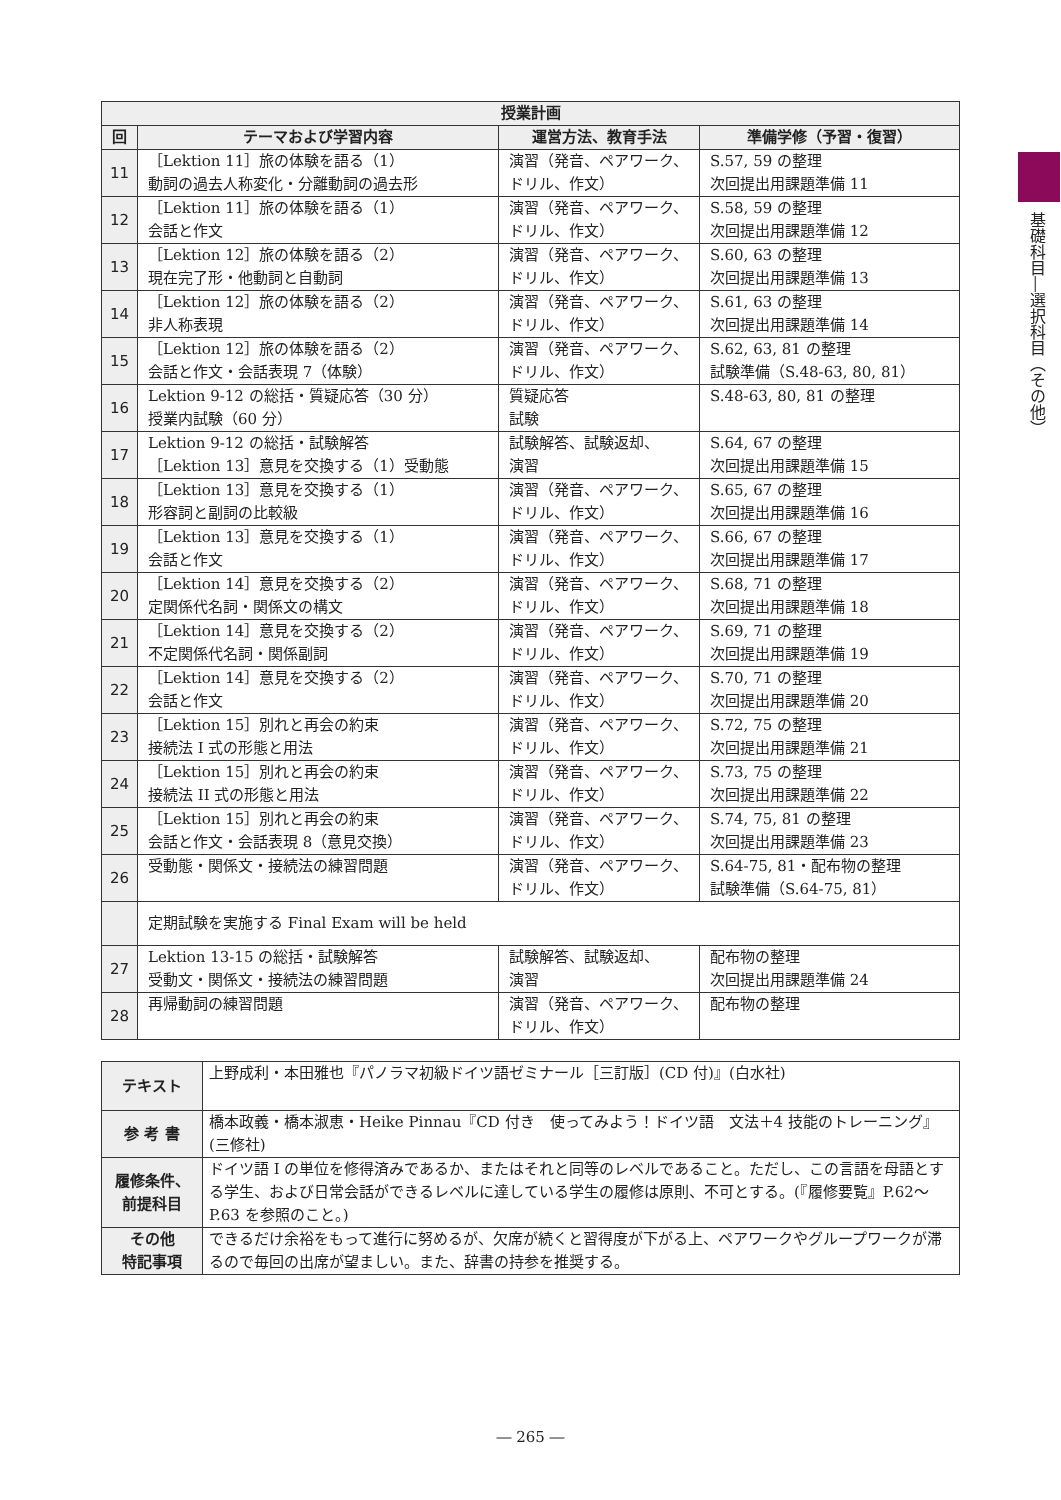基礎科目―選択科目（その他）
| 授業計画 | | | |
| --- | --- | --- | --- |
| 回 | テーマおよび学習内容 | 運営方法、教育手法 | 準備学修（予習・復習） |
| 11 | ［Lektion 11］旅の体験を語る（1） 動詞の過去人称変化・分離動詞の過去形 | 演習（発音、ペアワーク、ドリル、作文） | S.57, 59 の整理 次回提出用課題準備 11 |
| 12 | ［Lektion 11］旅の体験を語る（1） 会話と作文 | 演習（発音、ペアワーク、ドリル、作文） | S.58, 59 の整理 次回提出用課題準備 12 |
| 13 | ［Lektion 12］旅の体験を語る（2） 現在完了形・他動詞と自動詞 | 演習（発音、ペアワーク、ドリル、作文） | S.60, 63 の整理 次回提出用課題準備 13 |
| 14 | ［Lektion 12］旅の体験を語る（2） 非人称表現 | 演習（発音、ペアワーク、ドリル、作文） | S.61, 63 の整理 次回提出用課題準備 14 |
| 15 | ［Lektion 12］旅の体験を語る（2） 会話と作文・会話表現 7（体験） | 演習（発音、ペアワーク、ドリル、作文） | S.62, 63, 81 の整理 試験準備（S.48-63, 80, 81） |
| 16 | Lektion 9-12 の総括・質疑応答（30 分） 授業内試験（60 分） | 質疑応答 試験 | S.48-63, 80, 81 の整理 |
| 17 | Lektion 9-12 の総括・試験解答 ［Lektion 13］意見を交換する（1）受動態 | 試験解答、試験返却、 演習 | S.64, 67 の整理 次回提出用課題準備 15 |
| 18 | ［Lektion 13］意見を交換する（1） 形容詞と副詞の比較級 | 演習（発音、ペアワーク、ドリル、作文） | S.65, 67 の整理 次回提出用課題準備 16 |
| 19 | ［Lektion 13］意見を交換する（1） 会話と作文 | 演習（発音、ペアワーク、ドリル、作文） | S.66, 67 の整理 次回提出用課題準備 17 |
| 20 | ［Lektion 14］意見を交換する（2） 定関係代名詞・関係文の構文 | 演習（発音、ペアワーク、ドリル、作文） | S.68, 71 の整理 次回提出用課題準備 18 |
| 21 | ［Lektion 14］意見を交換する（2） 不定関係代名詞・関係副詞 | 演習（発音、ペアワーク、ドリル、作文） | S.69, 71 の整理 次回提出用課題準備 19 |
| 22 | ［Lektion 14］意見を交換する（2） 会話と作文 | 演習（発音、ペアワーク、ドリル、作文） | S.70, 71 の整理 次回提出用課題準備 20 |
| 23 | ［Lektion 15］別れと再会の約束 接続法 I 式の形態と用法 | 演習（発音、ペアワーク、ドリル、作文） | S.72, 75 の整理 次回提出用課題準備 21 |
| 24 | ［Lektion 15］別れと再会の約束 接続法 II 式の形態と用法 | 演習（発音、ペアワーク、ドリル、作文） | S.73, 75 の整理 次回提出用課題準備 22 |
| 25 | ［Lektion 15］別れと再会の約束 会話と作文・会話表現 8（意見交換） | 演習（発音、ペアワーク、ドリル、作文） | S.74, 75, 81 の整理 次回提出用課題準備 23 |
| 26 | 受動態・関係文・接続法の練習問題 | 演習（発音、ペアワーク、ドリル、作文） | S.64-75, 81・配布物の整理 試験準備（S.64-75, 81） |
| | 定期試験を実施する Final Exam will be held | | |
| 27 | Lektion 13-15 の総括・試験解答 受動文・関係文・接続法の練習問題 | 試験解答、試験返却、 演習 | 配布物の整理 次回提出用課題準備 24 |
| 28 | 再帰動詞の練習問題 | 演習（発音、ペアワーク、ドリル、作文） | 配布物の整理 |
| テキスト | 上野成利・本田雅也『パノラマ初級ドイツ語ゼミナール［三訂版］(CD 付)』(白水社) |
| 参 考 書 | 橋本政義・橋本淑恵・Heike Pinnau『CD 付き 使ってみよう！ドイツ語 文法＋4 技能のトレーニング』(三修社) |
| 履修条件、 前提科目 | ドイツ語 I の単位を修得済みであるか、またはそれと同等のレベルであること。ただし、この言語を母語とする学生、および日常会話ができるレベルに達している学生の履修は原則、不可とする。(『履修要覧』P.62～P.63 を参照のこと。) |
| その他 特記事項 | できるだけ余裕をもって進行に努めるが、欠席が続くと習得度が下がる上、ペアワークやグループワークが滞るので毎回の出席が望ましい。また、辞書の持参を推奨する。 |
― 265 ―